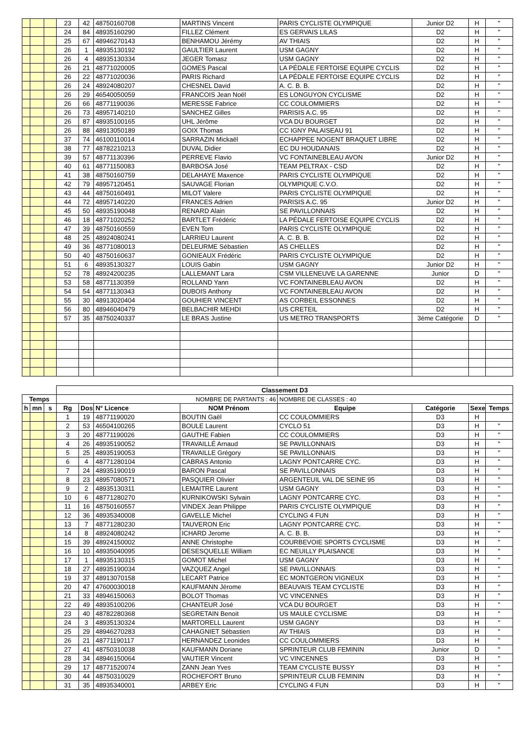| | | | 23 | 42 | 48750160708 | MARTINS Vincent | PARIS CYCLISTE OLYMPIQUE | Junior D2 | H | " |
| | | | 24 | 84 | 48935160290 | FILLEZ Clément | ES GERVAIS LILAS | D2 | H | " |
| | | | 25 | 67 | 48946270143 | BENHAMOU Jérémy | AV THIAIS | D2 | H | " |
| | | | 26 | 1 | 48935130192 | GAULTIER Laurent | USM GAGNY | D2 | H | " |
| | | | 26 | 4 | 48935130334 | JEGER Tomasz | USM GAGNY | D2 | H | " |
| | | | 26 | 21 | 48771020005 | GOMES Pascal | LA PÉDALE FERTOISE EQUIPE CYCLIS | D2 | H | " |
| | | | 26 | 22 | 48771020036 | PARIS Richard | LA PÉDALE FERTOISE EQUIPE CYCLIS | D2 | H | " |
| | | | 26 | 24 | 48924080207 | CHESNEL David | A. C. B. B. | D2 | H | " |
| | | | 26 | 29 | 46540050059 | FRANCOIS Jean Noël | ES LONGUYON CYCLISME | D2 | H | " |
| | | | 26 | 66 | 48771190036 | MERESSE Fabrice | CC COULOMMIERS | D2 | H | " |
| | | | 26 | 73 | 48957140210 | SANCHEZ Gilles | PARISIS A.C. 95 | D2 | H | " |
| | | | 26 | 87 | 48935100165 | UHL Jérôme | VCA DU BOURGET | D2 | H | " |
| | | | 26 | 88 | 48913050189 | GOIX Thomas | CC IGNY PALAISEAU 91 | D2 | H | " |
| | | | 37 | 74 | 46100110014 | SARRAZIN Mickaël | ECHAPPEE NOGENT BRAQUET LIBRE | D2 | H | " |
| | | | 38 | 77 | 48782210213 | DUVAL Didier | EC DU HOUDANAIS | D2 | H | " |
| | | | 39 | 57 | 48771130396 | PERREVE Flavio | VC FONTAINEBLEAU AVON | Junior D2 | H | " |
| | | | 40 | 61 | 48771150083 | BARBOSA José | TEAM PELTRAX - CSD | D2 | H | " |
| | | | 41 | 38 | 48750160759 | DELAHAYE Maxence | PARIS CYCLISTE OLYMPIQUE | D2 | H | " |
| | | | 42 | 79 | 48957120451 | SAUVAGE Florian | OLYMPIQUE C.V.O. | D2 | H | " |
| | | | 43 | 44 | 48750160491 | MILOT Valere | PARIS CYCLISTE OLYMPIQUE | D2 | H | " |
| | | | 44 | 72 | 48957140220 | FRANCES Adrien | PARISIS A.C. 95 | Junior D2 | H | " |
| | | | 45 | 50 | 48935190048 | RENARD Alain | SE PAVILLONNAIS | D2 | H | " |
| | | | 46 | 18 | 48771020252 | BARTLET Frédéric | LA PÉDALE FERTOISE EQUIPE CYCLIS | D2 | H | " |
| | | | 47 | 39 | 48750160559 | EVEN Tom | PARIS CYCLISTE OLYMPIQUE | D2 | H | " |
| | | | 48 | 25 | 48924080241 | LARRIEU Laurent | A. C. B. B. | D2 | H | " |
| | | | 49 | 36 | 48771080013 | DELEURME Sébastien | AS CHELLES | D2 | H | " |
| | | | 50 | 40 | 48750160637 | GONIEAUX Frédéric | PARIS CYCLISTE OLYMPIQUE | D2 | H | " |
| | | | 51 | 6 | 48935130327 | LOUIS Gabin | USM GAGNY | Junior D2 | H | " |
| | | | 52 | 78 | 48924200235 | LALLEMANT Lara | CSM VILLENEUVE LA GARENNE | Junior | D | " |
| | | | 53 | 58 | 48771130359 | ROLLAND Yann | VC FONTAINEBLEAU AVON | D2 | H | " |
| | | | 54 | 54 | 48771130343 | DUBOIS Anthony | VC FONTAINEBLEAU AVON | D2 | H | " |
| | | | 55 | 30 | 48913020404 | GOUHIER VINCENT | AS CORBEIL ESSONNES | D2 | H | " |
| | | | 56 | 80 | 48946040479 | BELBACHIR MEHDI | US CRETEIL | D2 | H | " |
| | | | 57 | 35 | 48750240337 | LE BRAS Justine | US METRO TRANSPORTS | 3ème Catégorie | D | " |
| | | | Classement D3 | | | | | | | |
| Temps | | | NOMBRE DE PARTANTS : 46 | | | | NOMBRE DE CLASSES : 40 | | | |
| h | mn | s | Rg | Dos | N° Licence | NOM Prénom | Equipe | Catégorie | Sexe | Temps |
| | | | 1 | 19 | 48771190020 | BOUTIN Gaël | CC COULOMMIERS | D3 | H | |
| | | | 2 | 53 | 46504100265 | BOULE Laurent | CYCLO 51 | D3 | H | " |
| | | | 3 | 20 | 48771190026 | GAUTHE Fabien | CC COULOMMIERS | D3 | H | " |
| | | | 4 | 26 | 48935190052 | TRAVAILLÉ Arnaud | SE PAVILLONNAIS | D3 | H | " |
| | | | 5 | 25 | 48935190053 | TRAVAILLE Grégory | SE PAVILLONNAIS | D3 | H | " |
| | | | 6 | 4 | 48771280104 | CABRAS Antonio | LAGNY PONTCARRE CYC. | D3 | H | " |
| | | | 7 | 24 | 48935190019 | BARON Pascal | SE PAVILLONNAIS | D3 | H | " |
| | | | 8 | 23 | 48957080571 | PASQUIER Olivier | ARGENTEUIL VAL DE SEINE 95 | D3 | H | " |
| | | | 9 | 2 | 48935130311 | LEMAITRE Laurent | USM GAGNY | D3 | H | " |
| | | | 10 | 6 | 48771280270 | KURNIKOWSKI Sylvain | LAGNY PONTCARRE CYC. | D3 | H | " |
| | | | 11 | 16 | 48750160557 | VINDEX Jean Philippe | PARIS CYCLISTE OLYMPIQUE | D3 | H | " |
| | | | 12 | 36 | 48935340008 | GAVELLE Michel | CYCLING 4 FUN | D3 | H | " |
| | | | 13 | 7 | 48771280230 | TAUVERON Eric | LAGNY PONTCARRE CYC. | D3 | H | " |
| | | | 14 | 8 | 48924080242 | ICHARD Jerome | A. C. B. B. | D3 | H | " |
| | | | 15 | 39 | 48924150002 | ANNE Christophe | COURBEVOIE SPORTS CYCLISME | D3 | H | " |
| | | | 16 | 10 | 48935040095 | DESESQUELLE William | EC NEUILLY PLAISANCE | D3 | H | " |
| | | | 17 | 1 | 48935130315 | GOMOT Michel | USM GAGNY | D3 | H | " |
| | | | 18 | 27 | 48935190034 | VAZQUEZ Angel | SE PAVILLONNAIS | D3 | H | " |
| | | | 19 | 37 | 48913070158 | LECART Patrice | EC MONTGERON VIGNEUX | D3 | H | " |
| | | | 20 | 47 | 47600030018 | KAUFMANN Jérome | BEAUVAIS TEAM CYCLISTE | D3 | H | " |
| | | | 21 | 33 | 48946150063 | BOLOT Thomas | VC VINCENNES | D3 | H | " |
| | | | 22 | 49 | 48935100206 | CHANTEUR José | VCA DU BOURGET | D3 | H | " |
| | | | 23 | 40 | 48782280368 | SEGRETAIN Benoit | US MAULE CYCLISME | D3 | H | " |
| | | | 24 | 3 | 48935130324 | MARTORELL Laurent | USM GAGNY | D3 | H | " |
| | | | 25 | 29 | 48946270283 | CAHAGNIET Sébastien | AV THIAIS | D3 | H | " |
| | | | 26 | 21 | 48771190117 | HERNANDEZ Leonides | CC COULOMMIERS | D3 | H | " |
| | | | 27 | 41 | 48750310038 | KAUFMANN Doriane | SPRINTEUR CLUB FEMININ | Junior | D | " |
| | | | 28 | 34 | 48946150064 | VAUTIER Vincent | VC VINCENNES | D3 | H | " |
| | | | 29 | 17 | 48771520074 | ZANN Jean Yves | TEAM CYCLISTE BUSSY | D3 | H | " |
| | | | 30 | 44 | 48750310029 | ROCHEFORT Bruno | SPRINTEUR CLUB FEMININ | D3 | H | " |
| | | | 31 | 35 | 48935340001 | ARBEY Eric | CYCLING 4 FUN | D3 | H | " |